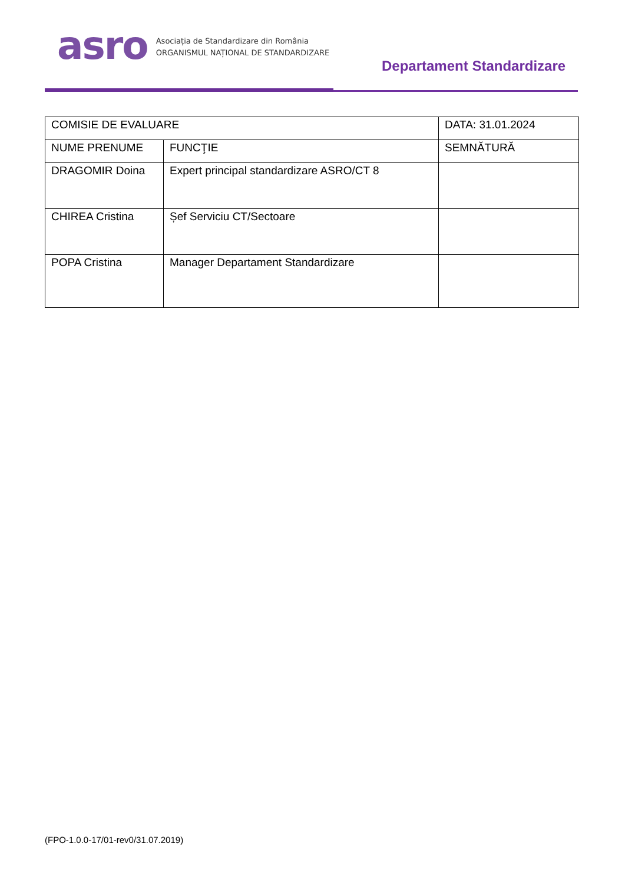asro
Asociația de Standardizare din România
ORGANISMUL NAȚIONAL DE STANDARDIZARE
Departament Standardizare
| COMISIE DE EVALUARE | | DATA: 31.01.2024 |
| NUME PRENUME | FUNCŢIE | SEMNĂTURĂ |
| DRAGOMIR Doina | Expert principal standardizare ASRO/CT 8 | |
| CHIREA Cristina | Șef Serviciu CT/Sectoare | |
| POPA Cristina | Manager Departament Standardizare | |
(FPO-1.0.0-17/01-rev0/31.07.2019)